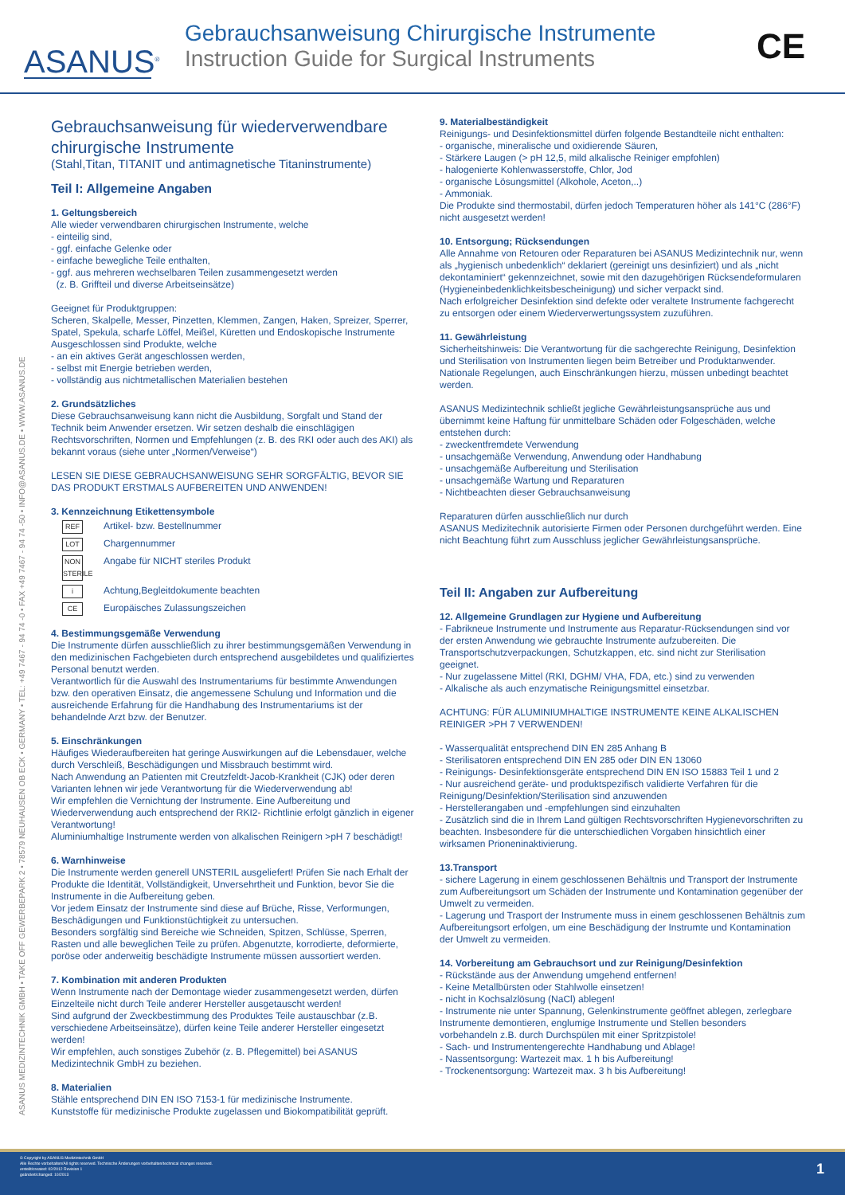ASANUS<sup>®</sup>
Gebrauchsanweisung Chirurgische Instrumente
Instruction Guide for Surgical Instruments
CE
ASANUS MEDIZINTECHNIK GMBH • TAKE OFF GEWERBEPARK 2 • 78579 NEUHAUSEN OB ECK • GERMANY • TEL: +49 7467 - 94 74 -0 • FAX +49 7467 - 94 74 -50 • INFO@ASANUS.DE • WWW.ASANUS.DE
Gebrauchsanweisung für wiederverwendbare chirurgische Instrumente
(Stahl,Titan, TITANIT und antimagnetische Titaninstrumente)
Teil I: Allgemeine Angaben
1. Geltungsbereich
Alle wieder verwendbaren chirurgischen Instrumente, welche
- einteilig sind,
- ggf. einfache Gelenke oder
- einfache bewegliche Teile enthalten,
- ggf. aus mehreren wechselbaren Teilen zusammengesetzt werden
(z. B. Griffteil und diverse Arbeitseinsätze)
Geeignet für Produktgruppen:
Scheren, Skalpelle, Messer, Pinzetten, Klemmen, Zangen, Haken, Spreizer, Sperrer, Spatel, Spekula, scharfe Löffel, Meißel, Küretten und Endoskopische Instrumente
Ausgeschlossen sind Produkte, welche
- an ein aktives Gerät angeschlossen werden,
- selbst mit Energie betrieben werden,
- vollständig aus nichtmetallischen Materialien bestehen
2. Grundsätzliches
Diese Gebrauchsanweisung kann nicht die Ausbildung, Sorgfalt und Stand der Technik beim Anwender ersetzen. Wir setzen deshalb die einschlägigen Rechtsvorschriften, Normen und Empfehlungen (z. B. des RKI oder auch des AKI) als bekannt voraus (siehe unter „Normen/Verweise“)
LESEN SIE DIESE GEBRAUCHSANWEISUNG SEHR SORGFÄLTIG, BEVOR SIE DAS PRODUKT ERSTMALS AUFBEREITEN UND ANWENDEN!
3. Kennzeichnung Etikettensymbole
REF Artikel- bzw. Bestellnummer
LOT Chargennummer
NON STERILE Angabe für NICHT steriles Produkt
i Achtung,Begleitdokumente beachten
CE Europäisches Zulassungszeichen
4. Bestimmungsgemäße Verwendung
Die Instrumente dürfen ausschließlich zu ihrer bestimmungsgemäßen Verwendung in den medizinischen Fachgebieten durch entsprechend ausgebildetes und qualifiziertes Personal benutzt werden.
Verantwortlich für die Auswahl des Instrumentariums für bestimmte Anwendungen bzw. den operativen Einsatz, die angemessene Schulung und Information und die ausreichende Erfahrung für die Handhabung des Instrumentariums ist der behandelnde Arzt bzw. der Benutzer.
5. Einschränkungen
Häufiges Wiederaufbereiten hat geringe Auswirkungen auf die Lebensdauer, welche durch Verschleiß, Beschädigungen und Missbrauch bestimmt wird.
Nach Anwendung an Patienten mit Creutzfeldt-Jacob-Krankheit (CJK) oder deren Varianten lehnen wir jede Verantwortung für die Wiederverwendung ab!
Wir empfehlen die Vernichtung der Instrumente. Eine Aufbereitung und Wiederverwendung auch entsprechend der RKI2- Richtlinie erfolgt gänzlich in eigener Verantwortung!
Aluminiumhaltige Instrumente werden von alkalischen Reinigern >pH 7 beschädigt!
6. Warnhinweise
Die Instrumente werden generell UNSTERIL ausgeliefert! Prüfen Sie nach Erhalt der Produkte die Identität, Vollständigkeit, Unversehrtheit und Funktion, bevor Sie die Instrumente in die Aufbereitung geben.
Vor jedem Einsatz der Instrumente sind diese auf Brüche, Risse, Verformungen, Beschädigungen und Funktionstüchtigkeit zu untersuchen.
Besonders sorgfältig sind Bereiche wie Schneiden, Spitzen, Schlüsse, Sperren, Rasten und alle beweglichen Teile zu prüfen. Abgenutzte, korrodierte, deformierte, poröse oder anderweitig beschädigte Instrumente müssen aussortiert werden.
7. Kombination mit anderen Produkten
Wenn Instrumente nach der Demontage wieder zusammengesetzt werden, dürfen Einzelteile nicht durch Teile anderer Hersteller ausgetauscht werden!
Sind aufgrund der Zweckbestimmung des Produktes Teile austauschbar (z.B. verschiedene Arbeitseinsätze), dürfen keine Teile anderer Hersteller eingesetzt werden!
Wir empfehlen, auch sonstiges Zubehör (z. B. Pflegemittel) bei ASANUS Medizintechnik GmbH zu beziehen.
8. Materialien
Stähle entsprechend DIN EN ISO 7153-1 für medizinische Instrumente.
Kunststoffe für medizinische Produkte zugelassen und Biokompatibilität geprüft.
9. Materialbeständigkeit
Reinigungs- und Desinfektionsmittel dürfen folgende Bestandteile nicht enthalten:
- organische, mineralische und oxidierende Säuren,
- Stärkere Laugen (> pH 12,5, mild alkalische Reiniger empfohlen)
- halogenierte Kohlenwasserstoffe, Chlor, Jod
- organische Lösungsmittel (Alkohole, Aceton,..)
- Ammoniak.
Die Produkte sind thermostabil, dürfen jedoch Temperaturen höher als 141°C (286°F) nicht ausgesetzt werden!
10. Entsorgung; Rücksendungen
Alle Annahme von Retouren oder Reparaturen bei ASANUS Medizintechnik nur, wenn als „hygienisch unbedenklich“ deklariert (gereinigt uns desinfiziert) und als „nicht dekontaminiert“ gekennzeichnet, sowie mit den dazugehörigen Rücksendeformularen (Hygieneinbedenklichkeitsbescheinigung) und sicher verpackt sind.
Nach erfolgreicher Desinfektion sind defekte oder veraltete Instrumente fachgerecht zu entsorgen oder einem Wiederverwertungssystem zuzuführen.
11. Gewährleistung
Sicherheitshinweis: Die Verantwortung für die sachgerechte Reinigung, Desinfektion und Sterilisation von Instrumenten liegen beim Betreiber und Produktanwender.
Nationale Regelungen, auch Einschränkungen hierzu, müssen unbedingt beachtet werden.
ASANUS Medizintechnik schließt jegliche Gewährleistungsansprüche aus und übernimmt keine Haftung für unmittelbare Schäden oder Folgeschäden, welche entstehen durch:
- zweckentfremdete Verwendung
- unsachgemäße Verwendung, Anwendung oder Handhabung
- unsachgemäße Aufbereitung und Sterilisation
- unsachgemäße Wartung und Reparaturen
- Nichtbeachten dieser Gebrauchsanweisung
Reparaturen dürfen ausschließlich nur durch
ASANUS Medizitechnik autorisierte Firmen oder Personen durchgeführt werden. Eine nicht Beachtung führt zum Ausschluss jeglicher Gewährleistungsansprüche.
Teil II: Angaben zur Aufbereitung
12. Allgemeine Grundlagen zur Hygiene und Aufbereitung
- Fabrikneue Instrumente und Instrumente aus Reparatur-Rücksendungen sind vor der ersten Anwendung wie gebrauchte Instrumente aufzubereiten. Die Transportschutzverpackungen, Schutzkappen, etc. sind nicht zur Sterilisation geeignet.
- Nur zugelassene Mittel (RKI, DGHM/ VHA, FDA, etc.) sind zu verwenden
- Alkalische als auch enzymatische Reinigungsmittel einsetzbar.
ACHTUNG: FÜR ALUMINIUMHALTIGE INSTRUMENTE KEINE ALKALISCHEN REINIGER >PH 7 VERWENDEN!
- Wasserqualität entsprechend DIN EN 285 Anhang B
- Sterilisatoren entsprechend DIN EN 285 oder DIN EN 13060
- Reinigungs- Desinfektionsgeräte entsprechend DIN EN ISO 15883 Teil 1 und 2
- Nur ausreichend geräte- und produktspezifisch validierte Verfahren für die Reinigung/Desinfektion/Sterilisation sind anzuwenden
- Herstellerangaben und -empfehlungen sind einzuhalten
- Zusätzlich sind die in Ihrem Land gültigen Rechtsvorschriften Hygienevorschriften zu beachten. Insbesondere für die unterschiedlichen Vorgaben hinsichtlich einer wirksamen Prioneninaktivierung.
13.Transport
- sichere Lagerung in einem geschlossenen Behältnis und Transport der Instrumente zum Aufbereitungsort um Schäden der Instrumente und Kontamination gegenüber der Umwelt zu vermeiden.
- Lagerung und Trasport der Instrumente muss in einem geschlossenen Behältnis zum Aufbereitungsort erfolgen, um eine Beschädigung der Instrumte und Kontamination der Umwelt zu vermeiden.
14. Vorbereitung am Gebrauchsort und zur Reinigung/Desinfektion
- Rückstände aus der Anwendung umgehend entfernen!
- Keine Metallbürsten oder Stahlwolle einsetzen!
- nicht in Kochsalzlösung (NaCl) ablegen!
- Instrumente nie unter Spannung, Gelenkinstrumente geöffnet ablegen, zerlegbare Instrumente demontieren, englumige Instrumente und Stellen besonders vorbehandeln z.B. durch Durchspülen mit einer Spritzpistole!
- Sach- und Instrumentengerechte Handhabung und Ablage!
- Nassentsorgung: Wartezeit max. 1 h bis Aufbereitung!
- Trockenentsorgung: Wartezeit max. 3 h bis Aufbereitung!
© Copyright by ASANUS Medizintechnik GmbH
Alle Rechte vorbehalten/All rights reserved. Technische Änderungen vorbehalten/technical changes reserved.
erstellt/created: 02/2012 Revision 1
geändert/changed: 10/2013
1